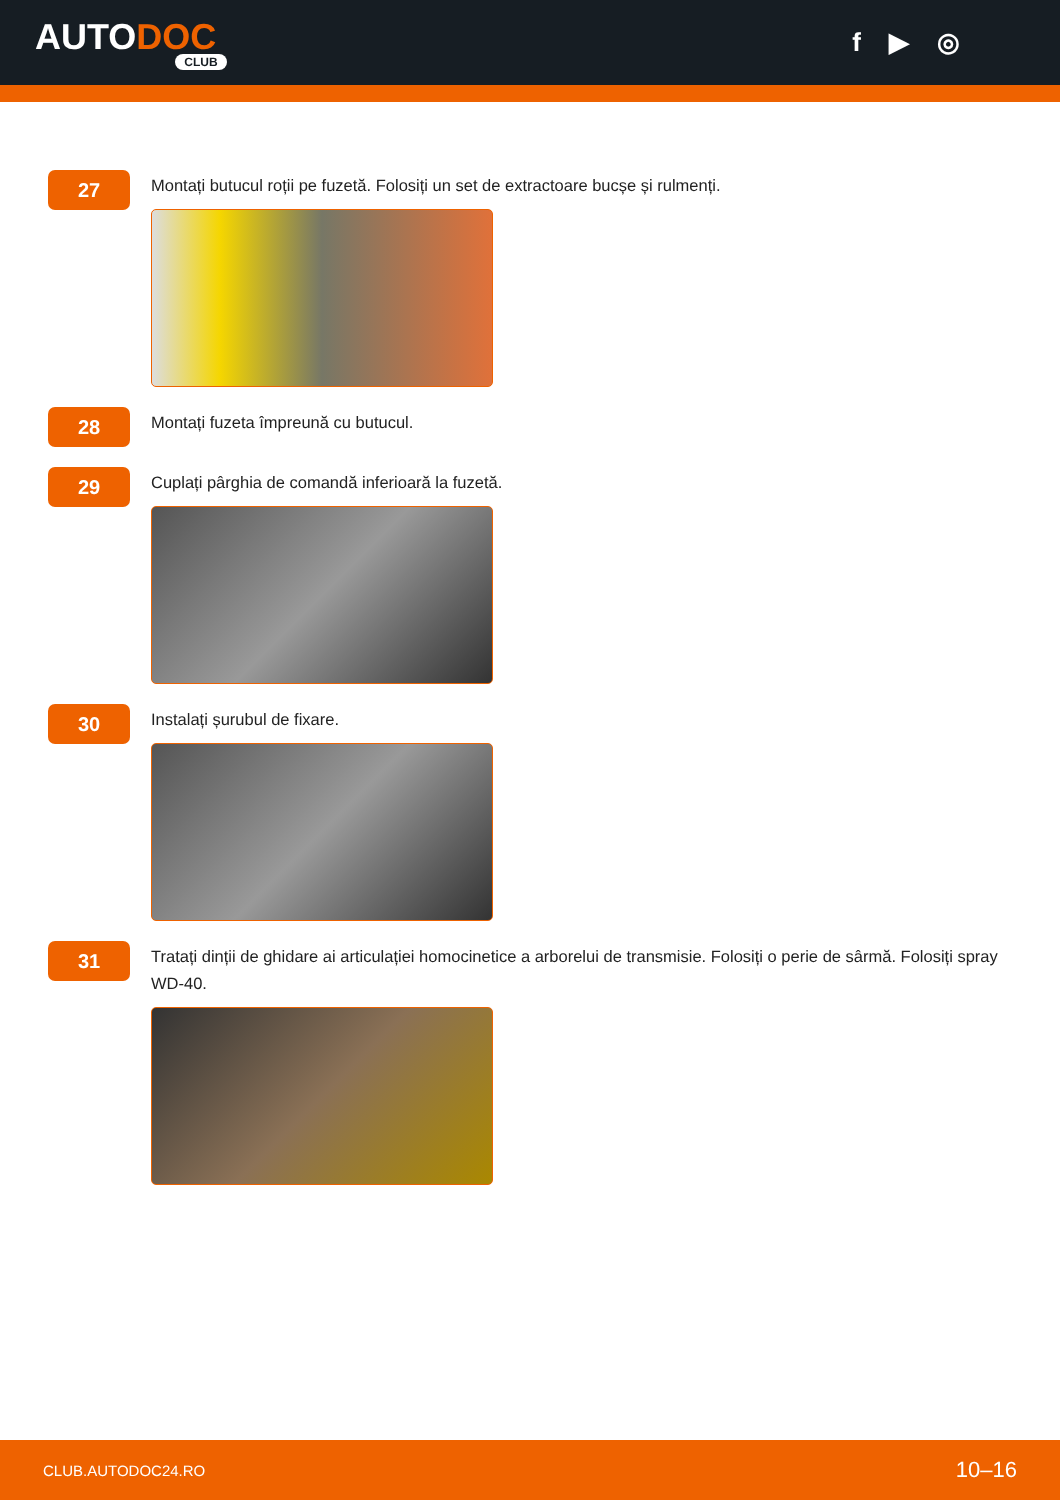AUTODOC
CLUB
f ▶ ◎
27
Montați butucul roții pe fuzetă. Folosiți un set de extractoare bucșe și rulmenți.
28
Montați fuzeta împreună cu butucul.
29
Cuplați pârghia de comandă inferioară la fuzetă.
30
Instalați șurubul de fixare.
31
Tratați dinții de ghidare ai articulației homocinetice a arborelui de transmisie. Folosiți o perie de sârmă. Folosiți spray WD-40.
CLUB.AUTODOC24.RO 10–16